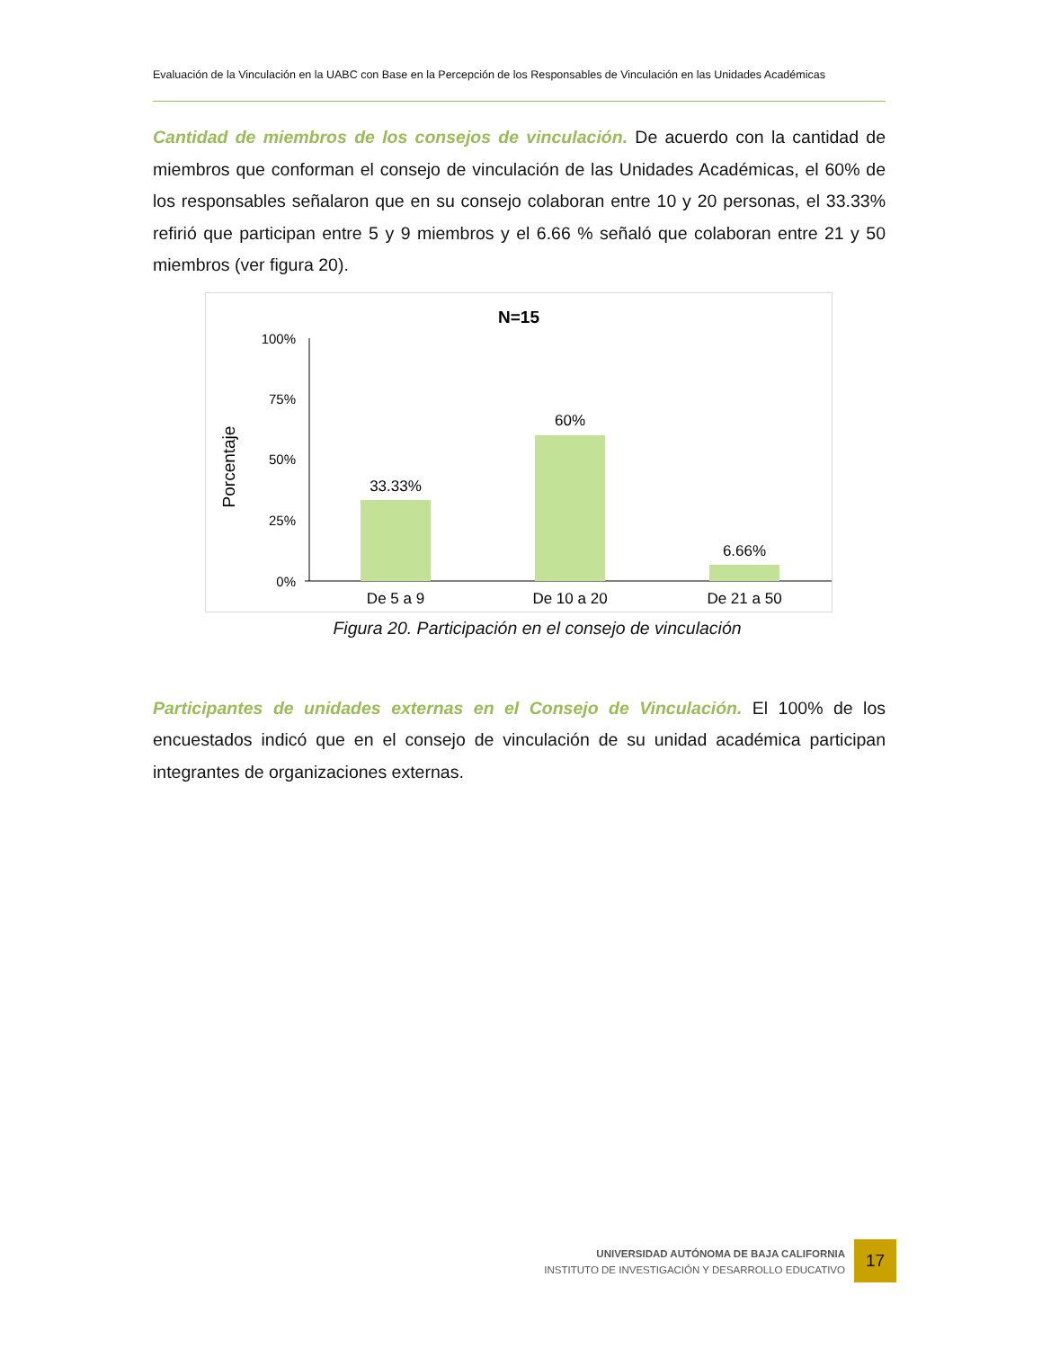Evaluación de la Vinculación en la UABC con Base en la Percepción de los Responsables de Vinculación en las Unidades Académicas
Cantidad de miembros de los consejos de vinculación. De acuerdo con la cantidad de miembros que conforman el consejo de vinculación de las Unidades Académicas, el 60% de los responsables señalaron que en su consejo colaboran entre 10 y 20 personas, el 33.33% refirió que participan entre 5 y 9 miembros y el 6.66 % señaló que colaboran entre 21 y 50 miembros (ver figura 20).
N=15
Porcentaje
100%
75%
50%
25%
0%
33.33%
60%
6.66%
De 5 a 9
De 10 a 20
De 21 a 50
Figura 20. Participación en el consejo de vinculación
Participantes de unidades externas en el Consejo de Vinculación. El 100% de los encuestados indicó que en el consejo de vinculación de su unidad académica participan integrantes de organizaciones externas.
UNIVERSIDAD AUTÓNOMA DE BAJA CALIFORNIA
INSTITUTO DE INVESTIGACIÓN Y DESARROLLO EDUCATIVO
17